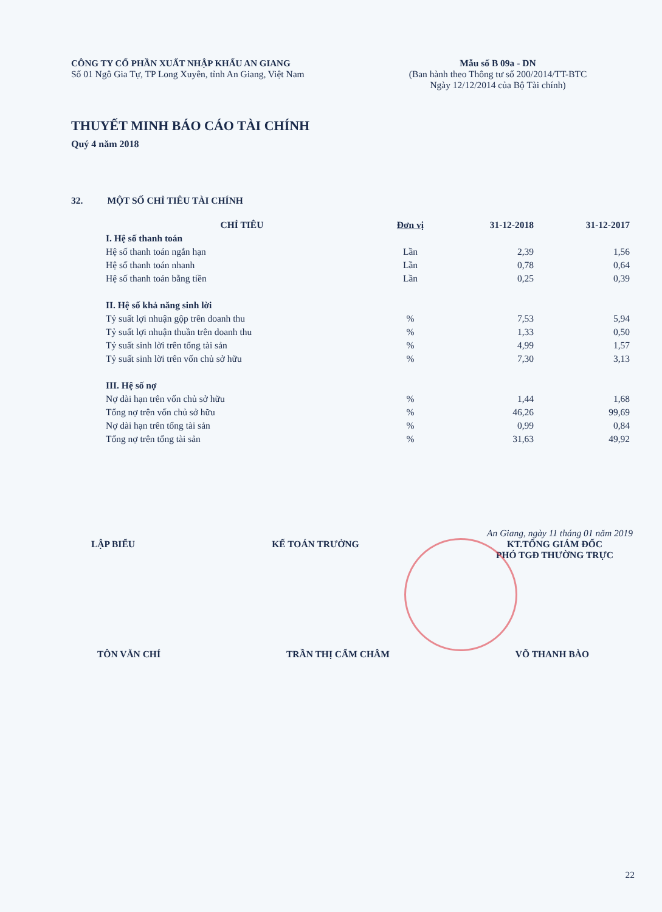CÔNG TY CỔ PHẦN XUẤT NHẬP KHẨU AN GIANG
Số 01 Ngô Gia Tự, TP Long Xuyên, tỉnh An Giang, Việt Nam
Mẫu số B 09a - DN
(Ban hành theo Thông tư số 200/2014/TT-BTC
Ngày 12/12/2014 của Bộ Tài chính)
THUYẾT MINH BÁO CÁO TÀI CHÍNH
Quý 4 năm 2018
32. MỘT SỐ CHỈ TIÊU TÀI CHÍNH
| CHỈ TIÊU | Đơn vị | 31-12-2018 | 31-12-2017 |
| --- | --- | --- | --- |
| I. Hệ số thanh toán | | | |
| Hệ số thanh toán ngắn hạn | Lần | 2,39 | 1,56 |
| Hệ số thanh toán nhanh | Lần | 0,78 | 0,64 |
| Hệ số thanh toán bằng tiền | Lần | 0,25 | 0,39 |
| II. Hệ số khả năng sinh lời | | | |
| Tỷ suất lợi nhuận gộp trên doanh thu | % | 7,53 | 5,94 |
| Tỷ suất lợi nhuận thuần trên doanh thu | % | 1,33 | 0,50 |
| Tỷ suất sinh lời trên tổng tài sản | % | 4,99 | 1,57 |
| Tỷ suất sinh lời trên vốn chủ sở hữu | % | 7,30 | 3,13 |
| III. Hệ số nợ | | | |
| Nợ dài hạn trên vốn chủ sở hữu | % | 1,44 | 1,68 |
| Tổng nợ trên vốn chủ sở hữu | % | 46,26 | 99,69 |
| Nợ dài hạn trên tổng tài sản | % | 0,99 | 0,84 |
| Tổng nợ trên tổng tài sản | % | 31,63 | 49,92 |
An Giang, ngày 11 tháng 01 năm 2019
LẬP BIỂU KẾ TOÁN TRƯỞNG KT.TỔNG GIÁM ĐỐC
PHÓ TGĐ THƯỜNG TRỰC
TÔN VĂN CHÍ TRẦN THỊ CẨM CHÂM VÕ THANH BÀO
22